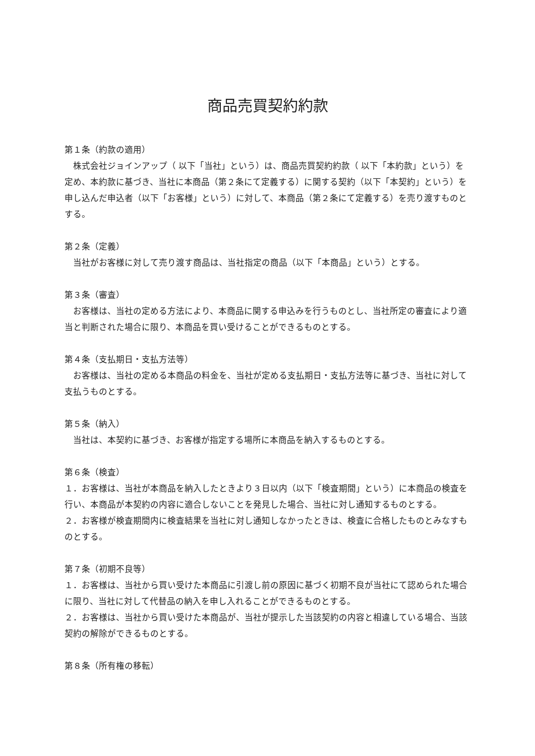商品売買契約約款
第１条（約款の適用）
　株式会社ジョインアップ（ 以下「当社」という）は、商品売買契約約款（ 以下「本約款」という）を定め、本約款に基づき、当社に本商品（第２条にて定義する）に関する契約（以下「本契約」という）を申し込んだ申込者（以下「お客様」という）に対して、本商品（第２条にて定義する）を売り渡すものとする。
第２条（定義）
　当社がお客様に対して売り渡す商品は、当社指定の商品（以下「本商品」という）とする。
第３条（審査）
　お客様は、当社の定める方法により、本商品に関する申込みを行うものとし、当社所定の審査により適当と判断された場合に限り、本商品を買い受けることができるものとする。
第４条（支払期日・支払方法等）
　お客様は、当社の定める本商品の料金を、当社が定める支払期日・支払方法等に基づき、当社に対して支払うものとする。
第５条（納入）
　当社は、本契約に基づき、お客様が指定する場所に本商品を納入するものとする。
第６条（検査）
１．お客様は、当社が本商品を納入したときより３日以内（以下「検査期間」という）に本商品の検査を行い、本商品が本契約の内容に適合しないことを発見した場合、当社に対し通知するものとする。
２．お客様が検査期間内に検査結果を当社に対し通知しなかったときは、検査に合格したものとみなすものとする。
第７条（初期不良等）
１．お客様は、当社から買い受けた本商品に引渡し前の原因に基づく初期不良が当社にて認められた場合に限り、当社に対して代替品の納入を申し入れることができるものとする。
２．お客様は、当社から買い受けた本商品が、当社が提示した当該契約の内容と相違している場合、当該契約の解除ができるものとする。
第８条（所有権の移転）